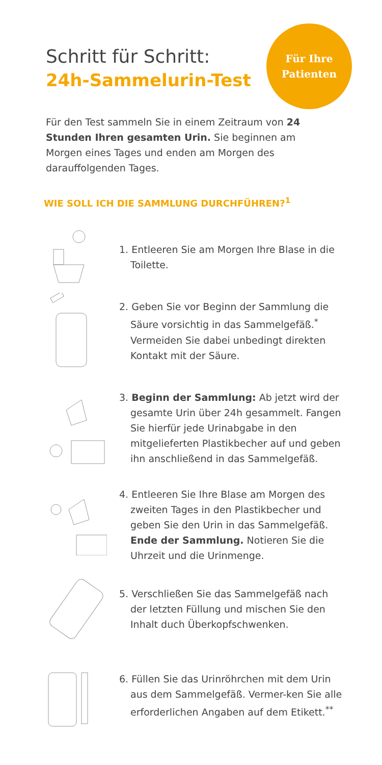Für Ihre
Patienten
Schritt für Schritt:
24h-Sammelurin-Test
Für den Test sammeln Sie in einem Zeitraum von 24 Stunden Ihren gesamten Urin. Sie beginnen am Morgen eines Tages und enden am Morgen des darauffolgenden Tages.
WIE SOLL ICH DIE SAMMLUNG DURCHFÜHREN?<sup>1</sup>
1. Entleeren Sie am Morgen Ihre Blase in die Toilette.
2. Geben Sie vor Beginn der Sammlung die Säure vorsichtig in das Sammelgefäß.<sup>*</sup> Vermeiden Sie dabei unbedingt direkten Kontakt mit der Säure.
3. Beginn der Sammlung: Ab jetzt wird der gesamte Urin über 24h gesammelt. Fangen Sie hierfür jede Urinabgabe in den mitgelieferten Plastikbecher auf und geben ihn anschließend in das Sammelgefäß.
4. Entleeren Sie Ihre Blase am Morgen des zweiten Tages in den Plastikbecher und geben Sie den Urin in das Sammelgefäß. Ende der Sammlung. Notieren Sie die Uhrzeit und die Urinmenge.
5. Verschließen Sie das Sammelgefäß nach der letzten Füllung und mischen Sie den Inhalt duch Überkopfschwenken.
6. Füllen Sie das Urinröhrchen mit dem Urin aus dem Sammelgefäß. Vermer-ken Sie alle erforderlichen Angaben auf dem Etikett.<sup>**</sup>